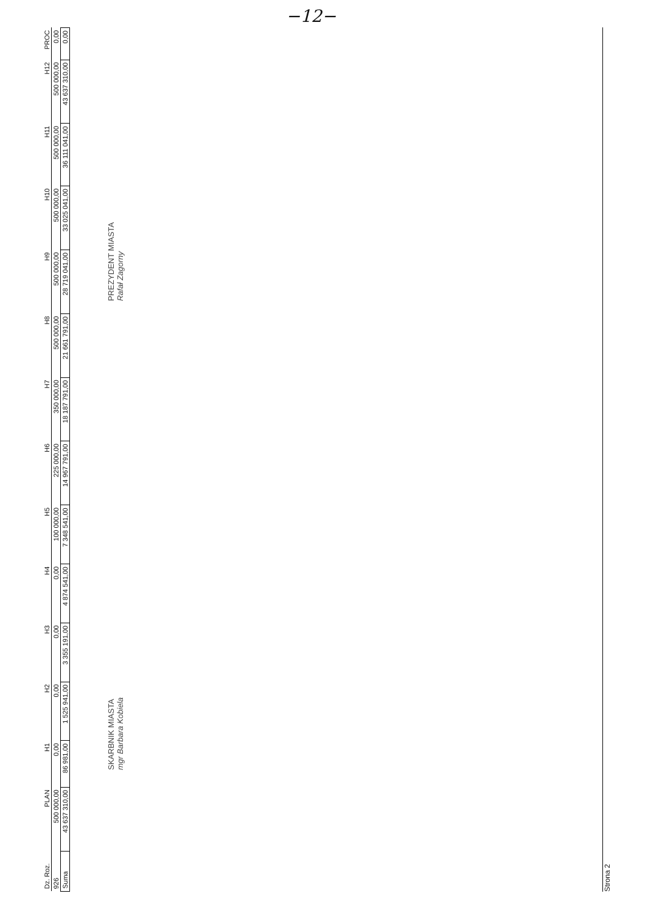−12−
| Dz. Roz. | PLAN | H1 | H2 | H3 | H4 | H5 | H6 | H7 | H8 | H9 | H10 | H11 | H12 | PROC |
| --- | --- | --- | --- | --- | --- | --- | --- | --- | --- | --- | --- | --- | --- | --- |
| 926 | 500 000,00 | 0,00 | 0,00 | 0,00 | 0,00 | 100 000,00 | 225 000,00 | 350 000,00 | 500 000,00 | 500 000,00 | 500 000,00 | 500 000,00 | 500 000,00 | 0,00 |
| Suma | 43 637 310,00 | 86 981,00 | 1 525 941,00 | 3 355 191,00 | 4 874 541,00 | 7 348 541,00 | 14 967 791,00 | 18 187 791,00 | 21 661 791,00 | 28 719 041,00 | 33 025 041,00 | 36 111 041,00 | 43 637 310,00 | 0,00 |
SKARBNIK MIASTA
mgr Barbara Kobiela
PREZYDENT MIASTA
Rafał Zagorny
Strona 2